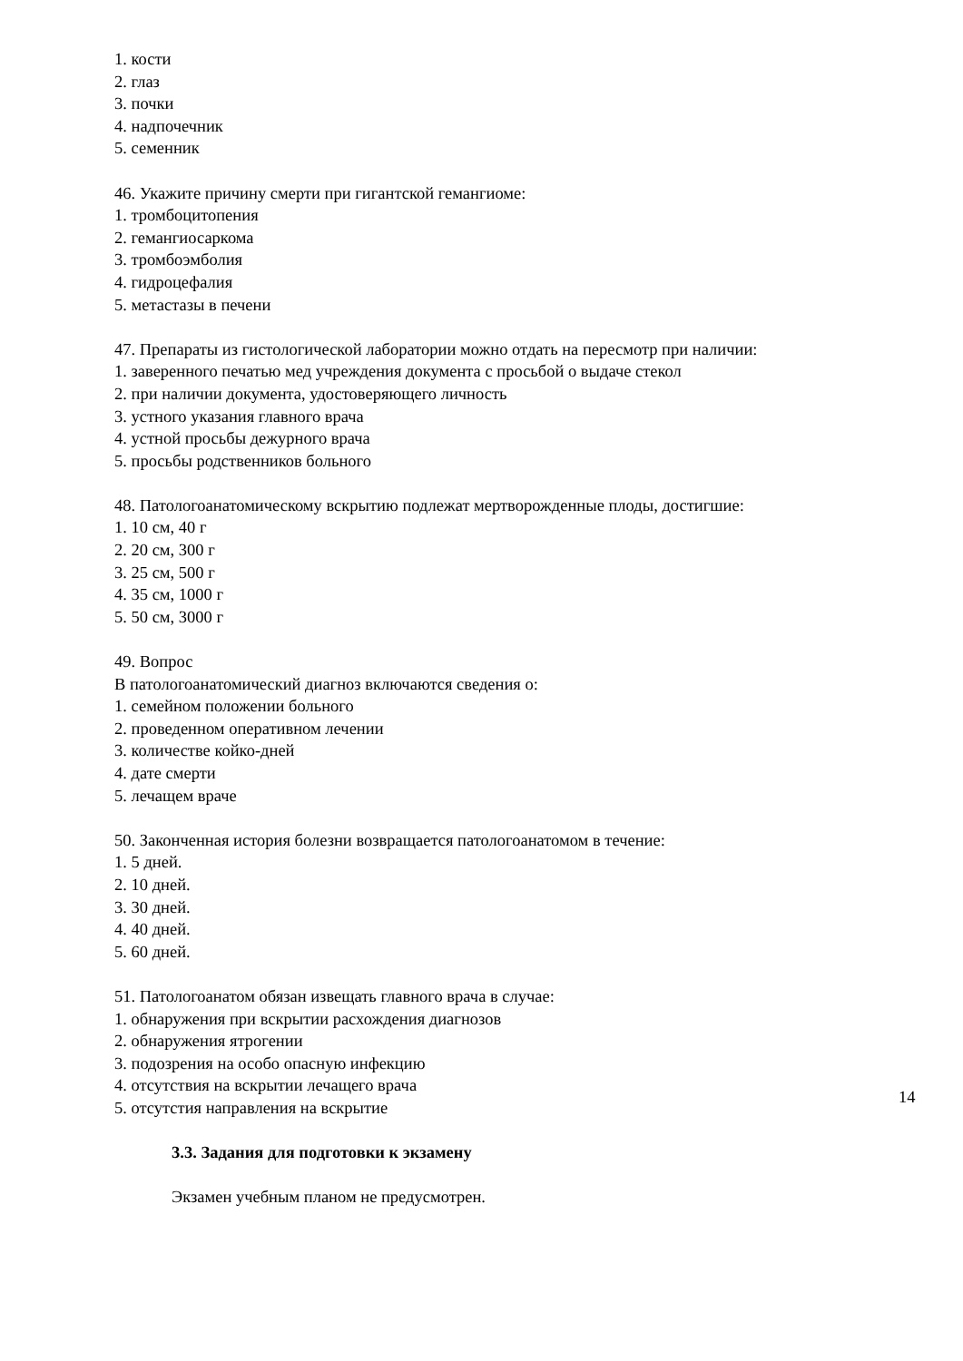1. кости
2. глаз
3. почки
4. надпочечник
5. семенник
46. Укажите причину смерти при гигантской гемангиоме:
1. тромбоцитопения
2. гемангиосаркома
3. тромбоэмболия
4. гидроцефалия
5. метастазы в печени
47. Препараты из гистологической лаборатории можно отдать на пересмотр при наличии:
1. заверенного печатью мед учреждения документа с просьбой о выдаче стекол
2. при наличии документа, удостоверяющего личность
3. устного указания главного врача
4. устной просьбы дежурного врача
5. просьбы родственников больного
48. Патологоанатомическому вскрытию подлежат мертворожденные плоды, достигшие:
1. 10 см, 40 г
2. 20 см, 300 г
3. 25 см, 500 г
4. 35 см, 1000 г
5. 50 см, 3000 г
49. Вопрос
В патологоанатомический диагноз включаются сведения о:
1. семейном положении больного
2. проведенном оперативном лечении
3. количестве койко-дней
4. дате смерти
5. лечащем враче
50. Законченная история болезни возвращается патологоанатомом в течение:
1. 5 дней.
2. 10 дней.
3. 30 дней.
4. 40 дней.
5. 60 дней.
51. Патологоанатом обязан извещать главного врача в случае:
1. обнаружения при вскрытии расхождения диагнозов
2. обнаружения ятрогении
3. подозрения на особо опасную инфекцию
4. отсутствия на вскрытии лечащего врача
5. отсутстия направления на вскрытие
3.3. Задания для подготовки к экзамену
Экзамен учебным планом не предусмотрен.
14